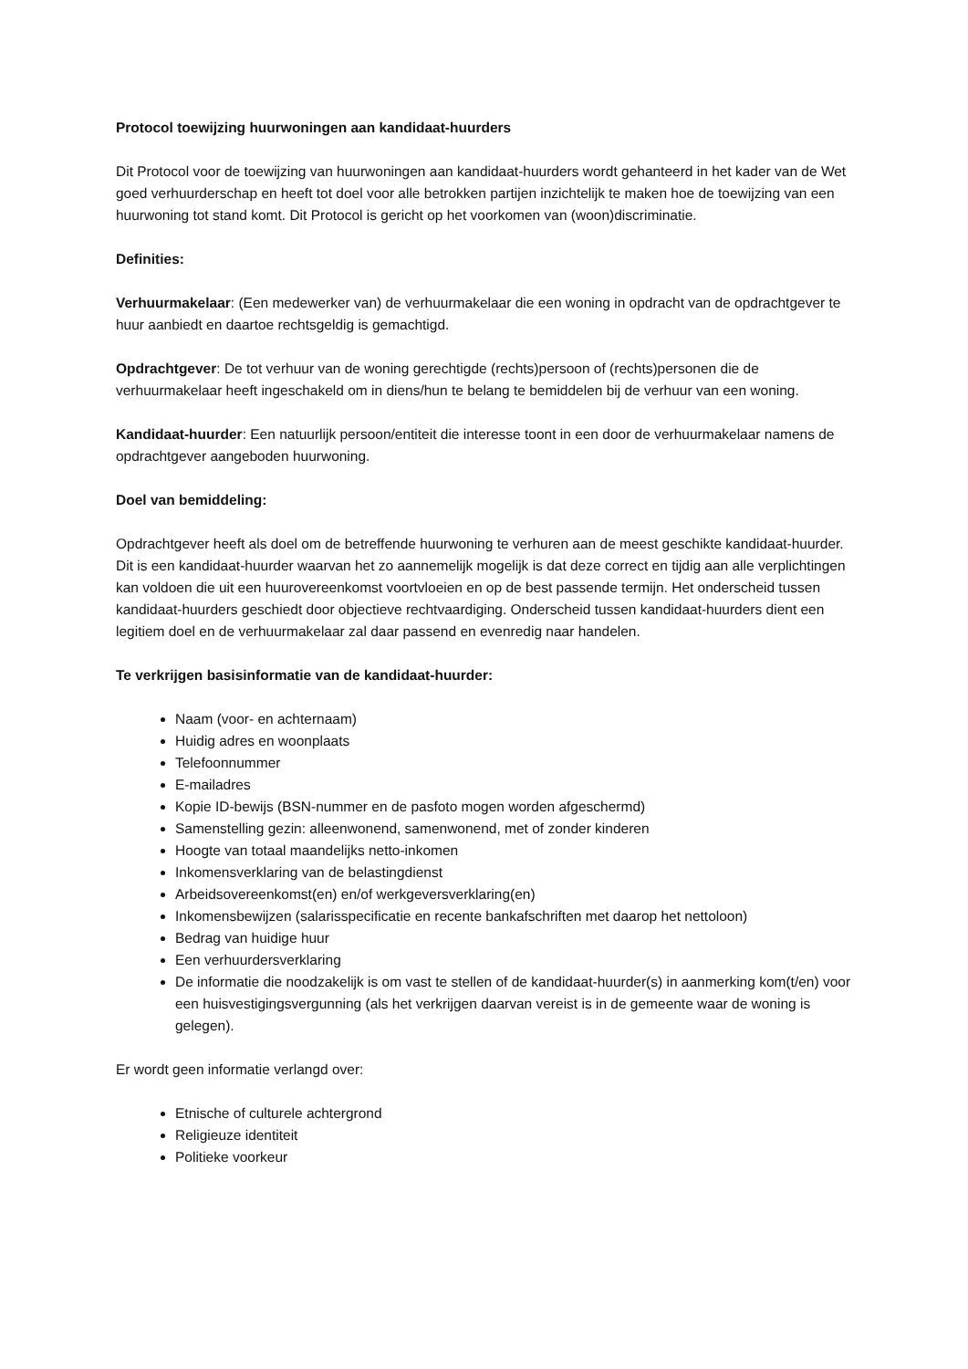Protocol toewijzing huurwoningen aan kandidaat-huurders
Dit Protocol voor de toewijzing van huurwoningen aan kandidaat-huurders wordt gehanteerd in het kader van de Wet goed verhuurderschap en heeft tot doel voor alle betrokken partijen inzichtelijk te maken hoe de toewijzing van een huurwoning tot stand komt. Dit Protocol is gericht op het voorkomen van (woon)discriminatie.
Definities:
Verhuurmakelaar: (Een medewerker van) de verhuurmakelaar die een woning in opdracht van de opdrachtgever te huur aanbiedt en daartoe rechtsgeldig is gemachtigd.
Opdrachtgever: De tot verhuur van de woning gerechtigde (rechts)persoon of (rechts)personen die de verhuurmakelaar heeft ingeschakeld om in diens/hun te belang te bemiddelen bij de verhuur van een woning.
Kandidaat-huurder: Een natuurlijk persoon/entiteit die interesse toont in een door de verhuurmakelaar namens de opdrachtgever aangeboden huurwoning.
Doel van bemiddeling:
Opdrachtgever heeft als doel om de betreffende huurwoning te verhuren aan de meest geschikte kandidaat-huurder. Dit is een kandidaat-huurder waarvan het zo aannemelijk mogelijk is dat deze correct en tijdig aan alle verplichtingen kan voldoen die uit een huurovereenkomst voortvloeien en op de best passende termijn. Het onderscheid tussen kandidaat-huurders geschiedt door objectieve rechtvaardiging. Onderscheid tussen kandidaat-huurders dient een legitiem doel en de verhuurmakelaar zal daar passend en evenredig naar handelen.
Te verkrijgen basisinformatie van de kandidaat-huurder:
Naam (voor- en achternaam)
Huidig adres en woonplaats
Telefoonnummer
E-mailadres
Kopie ID-bewijs (BSN-nummer en de pasfoto mogen worden afgeschermd)
Samenstelling gezin: alleenwonend, samenwonend, met of zonder kinderen
Hoogte van totaal maandelijks netto-inkomen
Inkomensverklaring van de belastingdienst
Arbeidsovereenkomst(en) en/of werkgeversverklaring(en)
Inkomensbewijzen (salarisspecificatie en recente bankafschriften met daarop het nettoloon)
Bedrag van huidige huur
Een verhuurdersverklaring
De informatie die noodzakelijk is om vast te stellen of de kandidaat-huurder(s) in aanmerking kom(t/en) voor een huisvestigingsvergunning (als het verkrijgen daarvan vereist is in de gemeente waar de woning is gelegen).
Er wordt geen informatie verlangd over:
Etnische of culturele achtergrond
Religieuze identiteit
Politieke voorkeur